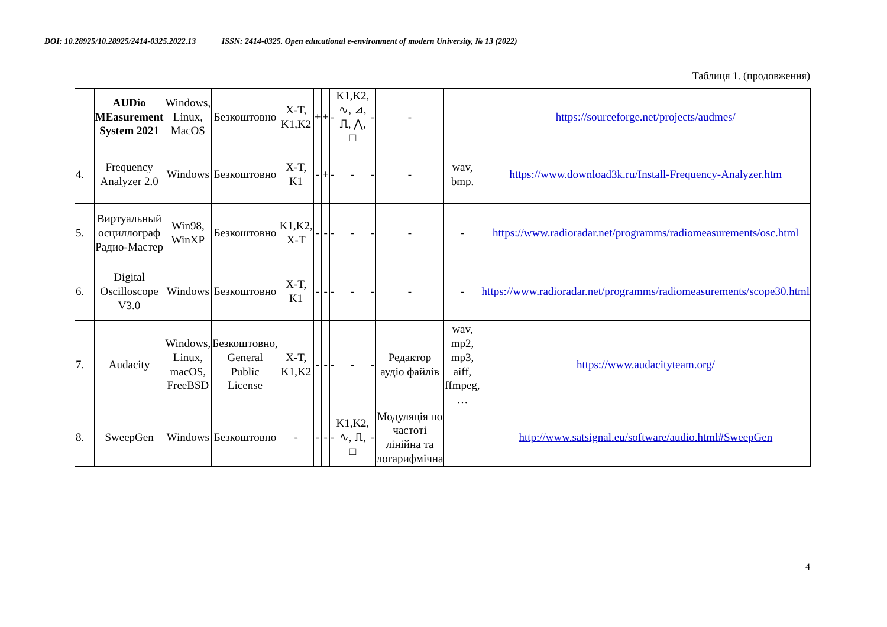DOI: 10.28925/10.28925/2414-0325.2022.13 ISSN: 2414-0325. Open educational e-environment of modern University, № 13 (2022)
Таблиця 1. (продовження)
| | AUDio MEasurement System 2021 | Windows, Linux, MacOS | Безкоштовно | X-T, K1,K2 | + | + | - | K1,K2, ∿, ⊿, ⎍, ⋀, □ | - | - | | https://sourceforge.net/projects/audmes/ |
| 4. | Frequency Analyzer 2.0 | Windows | Безкоштовно | X-T, K1 | - | + | - | - | - | - | wav, bmp. | https://www.download3k.ru/Install-Frequency-Analyzer.htm |
| 5. | Виртуальный осциллограф Радио-Мастер | Win98, WinXP | Безкоштовно | K1,K2, X-T | - | - | - | - | - | - | - | https://www.radioradar.net/programms/radiomeasurements/osc.html |
| 6. | Digital Oscilloscope V3.0 | Windows | Безкоштовно | X-T, K1 | - | - | - | - | - | - | - | https://www.radioradar.net/programms/radiomeasurements/scope30.html |
| 7. | Audacity | Windows, Linux, macOS, FreeBSD | Безкоштовно, General Public License | X-T, K1,K2 | - | - | - | - | - | Редактор аудіо файлів | wav, mp2, mp3, aiff, ffmpeg, … | https://www.audacityteam.org/ |
| 8. | SweepGen | Windows | Безкоштовно | - | - | - | - | K1,K2, ∿, ⎍, □ | - | Модуляція по частоті лінійна та логарифмічна | | http://www.satsignal.eu/software/audio.html#SweepGen |
4